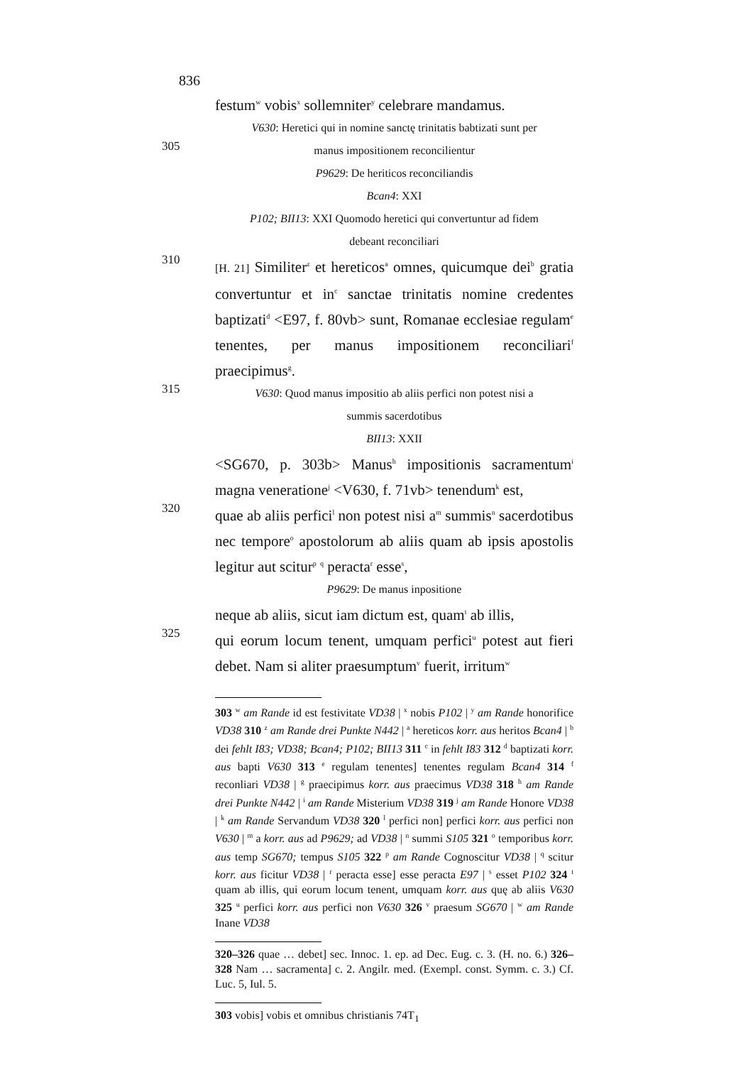836
festum<sup>w</sup> vobis<sup>x</sup> sollemniter<sup>y</sup> celebrare mandamus.
V630: Heretici qui in nomine sanctę trinitatis babtizati sunt per
305
manus impositionem reconcilientur
P9629: De heriticos reconciliandis
Bcan4: XXI
P102; BII13: XXI Quomodo heretici qui convertuntur ad fidem
debeant reconciliari
310
[H. 21] Similiter<sup>z</sup> et hereticos<sup>a</sup> omnes, quicumque dei<sup>b</sup> gratia convertuntur et in<sup>c</sup> sanctae trinitatis nomine credentes baptizati<sup>d</sup> <E97, f. 80vb> sunt, Romanae ecclesiae regulam<sup>e</sup> tenentes, per manus impositionem reconciliari<sup>f</sup> praecipimus<sup>g</sup>.
315
V630: Quod manus impositio ab aliis perfici non potest nisi a
summis sacerdotibus
BII13: XXII
<SG670, p. 303b> Manus<sup>h</sup> impositionis sacramentum<sup>i</sup> magna veneratione<sup>j</sup> <V630, f. 71vb> tenendum<sup>k</sup> est,
320
quae ab aliis perfici<sup>l</sup> non potest nisi a<sup>m</sup> summis<sup>n</sup> sacerdotibus nec tempore<sup>o</sup> apostolorum ab aliis quam ab ipsis apostolis legitur aut scitur<sup>p</sup> <sup>q</sup> peracta<sup>r</sup> esse<sup>s</sup>,
P9629: De manus inpositione
neque ab aliis, sicut iam dictum est, quam<sup>t</sup> ab illis,
325
qui eorum locum tenent, umquam perfici<sup>u</sup> potest aut fieri debet. Nam si aliter praesumptum<sup>v</sup> fuerit, irritum<sup>w</sup>
303 <sup>w</sup> am Rande id est festivitate VD38 | <sup>x</sup> nobis P102 | <sup>y</sup> am Rande honorifice VD38 310 <sup>z</sup> am Rande drei Punkte N442 | <sup>a</sup> hereticos korr. aus heritos Bcan4 | <sup>b</sup> dei fehlt I83; VD38; Bcan4; P102; BII13 311 <sup>c</sup> in fehlt I83 312 <sup>d</sup> baptizati korr. aus bapti V630 313 <sup>e</sup> regulam tenentes] tenentes regulam Bcan4 314 <sup>f</sup> reconliari VD38 | <sup>g</sup> praecipimus korr. aus praecimus VD38 318 <sup>h</sup> am Rande drei Punkte N442 | <sup>i</sup> am Rande Misterium VD38 319 <sup>j</sup> am Rande Honore VD38 | <sup>k</sup> am Rande Servandum VD38 320 <sup>l</sup> perfici non] perfici korr. aus perfici non V630 | <sup>m</sup> a korr. aus ad P9629; ad VD38 | <sup>n</sup> summi S105 321 <sup>o</sup> temporibus korr. aus temp SG670; tempus S105 322 <sup>p</sup> am Rande Cognoscitur VD38 | <sup>q</sup> scitur korr. aus ficitur VD38 | <sup>r</sup> peracta esse] esse peracta E97 | <sup>s</sup> esset P102 324 <sup>t</sup> quam ab illis, qui eorum locum tenent, umquam korr. aus quę ab aliis V630 325 <sup>u</sup> perfici korr. aus perfici non V630 326 <sup>v</sup> praesum SG670 | <sup>w</sup> am Rande Inane VD38
320–326 quae … debet] sec. Innoc. 1. ep. ad Dec. Eug. c. 3. (H. no. 6.) 326–328 Nam … sacramenta] c. 2. Angilr. med. (Exempl. const. Symm. c. 3.) Cf. Luc. 5, Iul. 5.
303 vobis] vobis et omnibus christianis 74T<sub>1</sub>